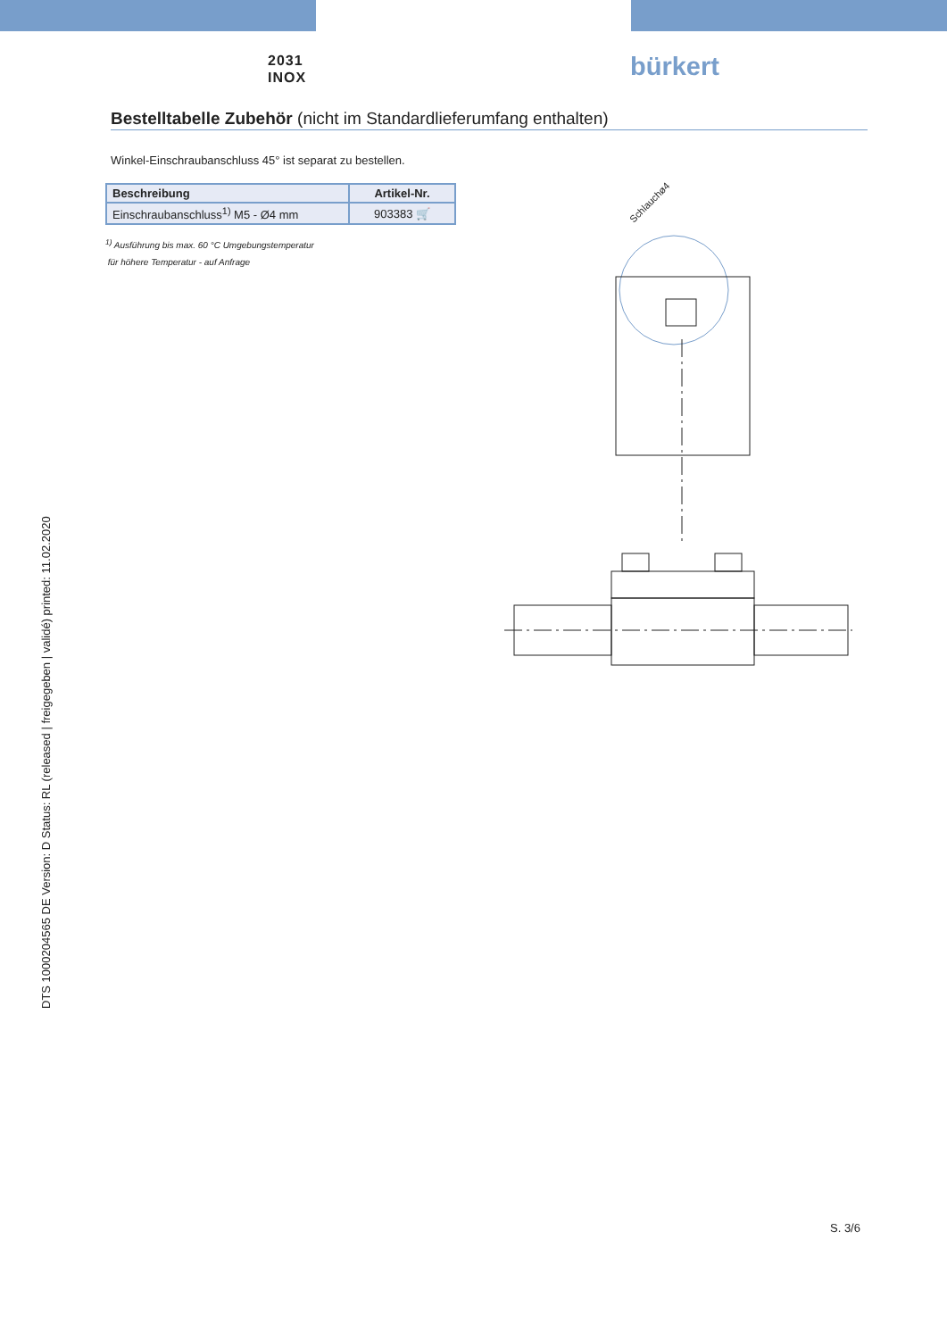2031
INOX
bürkert
Bestelltabelle Zubehör (nicht im Standardlieferumfang enthalten)
Winkel-Einschraubanschluss 45° ist separat zu bestellen.
| Beschreibung | Artikel-Nr. |
| --- | --- |
| Einschraubanschluss<sup>1)</sup> M5 - Ø4 mm | 903383 🛒 |
<sup>1)</sup> Ausführung bis max. 60 °C Umgebungstemperatur
für höhere Temperatur - auf Anfrage
Schlauchø4
DTS 1000204565 DE Version: D Status: RL (released | freigegeben | validé) printed: 11.02.2020
S. 3/6